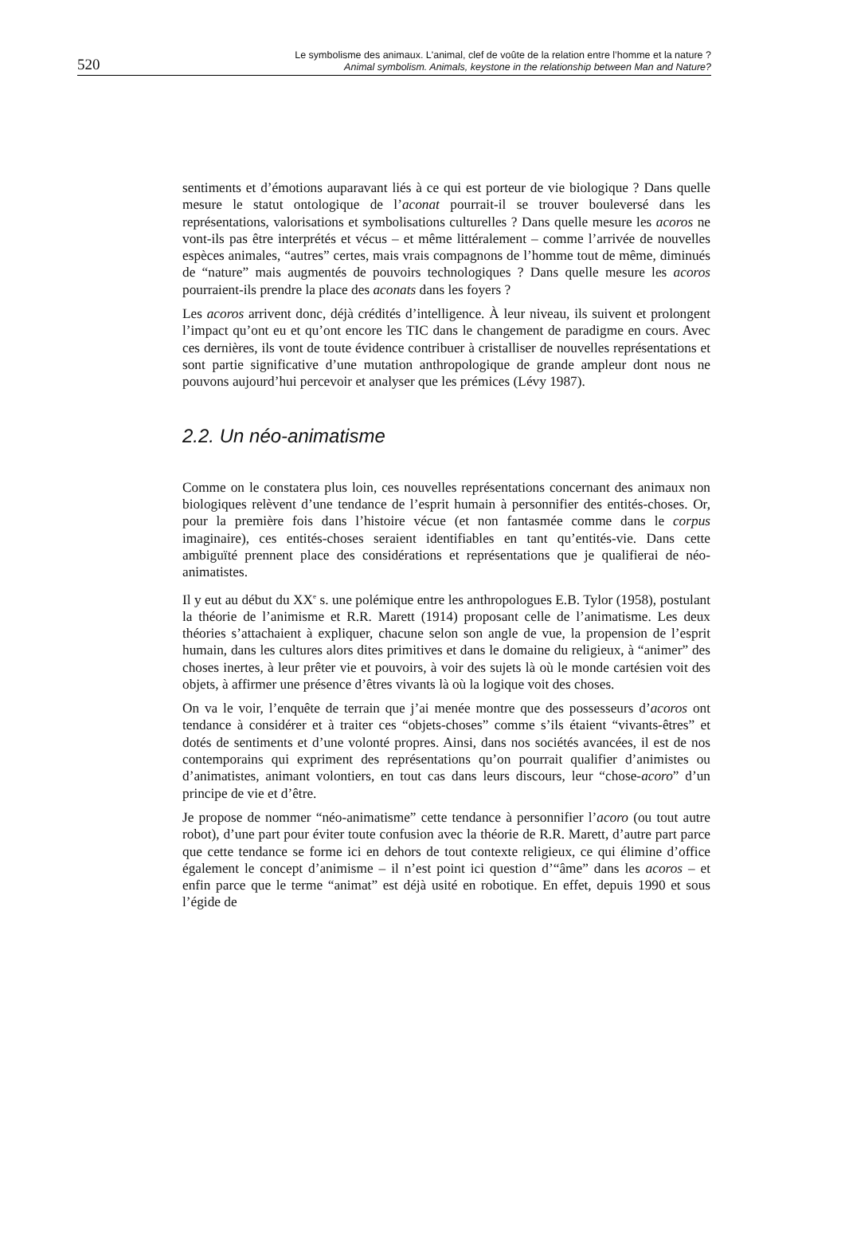520
Le symbolisme des animaux. L'animal, clef de voûte de la relation entre l’homme et la nature ?
Animal symbolism. Animals, keystone in the relationship between Man and Nature?
sentiments et d’émotions auparavant liés à ce qui est porteur de vie biologique ? Dans quelle mesure le statut ontologique de l’aconat pourrait-il se trouver bouleversé dans les représentations, valorisations et symbolisations culturelles ? Dans quelle mesure les acoros ne vont-ils pas être interprétés et vécus – et même littéralement – comme l’arrivée de nouvelles espèces animales, “autres” certes, mais vrais compagnons de l’homme tout de même, diminués de “nature” mais augmentés de pouvoirs technologiques ? Dans quelle mesure les acoros pourraient-ils prendre la place des aconats dans les foyers ?
Les acoros arrivent donc, déjà crédités d’intelligence. À leur niveau, ils suivent et prolongent l’impact qu’ont eu et qu’ont encore les TIC dans le changement de paradigme en cours. Avec ces dernières, ils vont de toute évidence contribuer à cristalliser de nouvelles représentations et sont partie significative d’une mutation anthropologique de grande ampleur dont nous ne pouvons aujourd’hui percevoir et analyser que les prémices (Lévy 1987).
2.2. Un néo-animatisme
Comme on le constatera plus loin, ces nouvelles représentations concernant des animaux non biologiques relèvent d’une tendance de l’esprit humain à personnifier des entités-choses. Or, pour la première fois dans l’histoire vécue (et non fantasmée comme dans le corpus imaginaire), ces entités-choses seraient identifiables en tant qu’entités-vie. Dans cette ambiguïté prennent place des considérations et représentations que je qualifierai de néo-animatistes.
Il y eut au début du XX<sup>e</sup> s. une polémique entre les anthropologues E.B. Tylor (1958), postulant la théorie de l’animisme et R.R. Marett (1914) proposant celle de l’animatisme. Les deux théories s’attachaient à expliquer, chacune selon son angle de vue, la propension de l’esprit humain, dans les cultures alors dites primitives et dans le domaine du religieux, à “animer” des choses inertes, à leur prêter vie et pouvoirs, à voir des sujets là où le monde cartésien voit des objets, à affirmer une présence d’êtres vivants là où la logique voit des choses.
On va le voir, l’enquête de terrain que j’ai menée montre que des possesseurs d’acoros ont tendance à considérer et à traiter ces “objets-choses” comme s’ils étaient “vivants-êtres” et dotés de sentiments et d’une volonté propres. Ainsi, dans nos sociétés avancées, il est de nos contemporains qui expriment des représentations qu’on pourrait qualifier d’animistes ou d’animatistes, animant volontiers, en tout cas dans leurs discours, leur “chose-acoro” d’un principe de vie et d’être.
Je propose de nommer “néo-animatisme” cette tendance à personnifier l’acoro (ou tout autre robot), d’une part pour éviter toute confusion avec la théorie de R.R. Marett, d’autre part parce que cette tendance se forme ici en dehors de tout contexte religieux, ce qui élimine d’office également le concept d’animisme – il n’est point ici question d’“âme” dans les acoros – et enfin parce que le terme “animat” est déjà usité en robotique. En effet, depuis 1990 et sous l’égide de